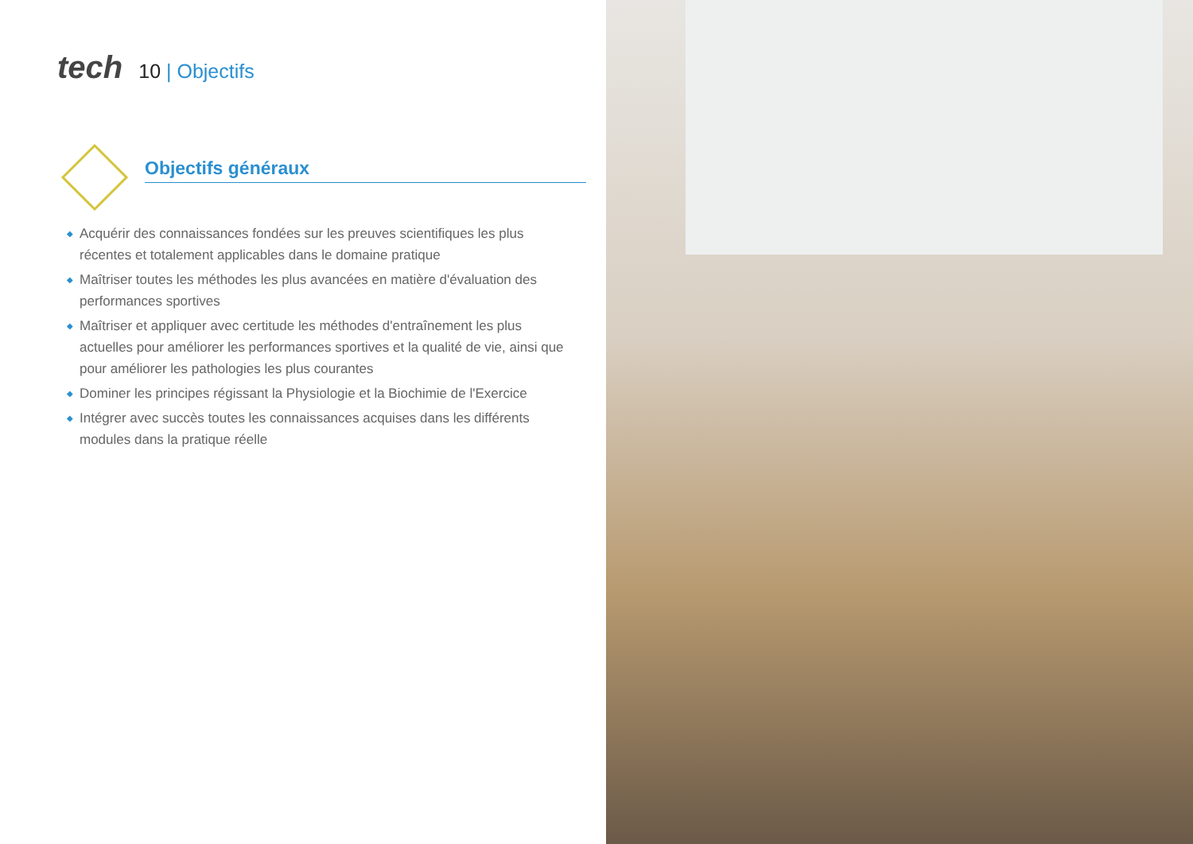tech
10 | Objectifs
Objectifs généraux
◆ Acquérir des connaissances fondées sur les preuves scientifiques les plus récentes et totalement applicables dans le domaine pratique
◆ Maîtriser toutes les méthodes les plus avancées en matière d'évaluation des performances sportives
◆ Maîtriser et appliquer avec certitude les méthodes d'entraînement les plus actuelles pour améliorer les performances sportives et la qualité de vie, ainsi que pour améliorer les pathologies les plus courantes
◆ Dominer les principes régissant la Physiologie et la Biochimie de l'Exercice
◆ Intégrer avec succès toutes les connaissances acquises dans les différents modules dans la pratique réelle